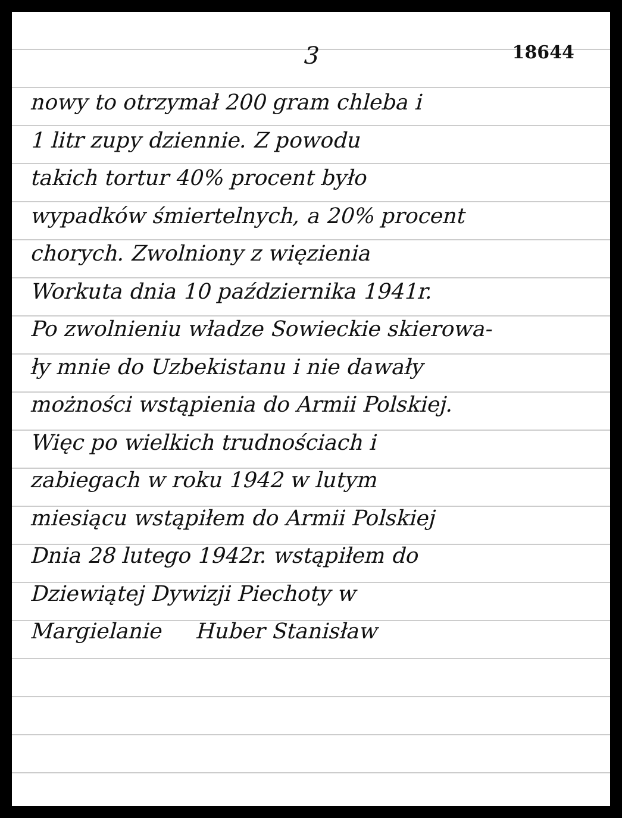3 18644
nowy to otrzymał 200 gram chleba i
1 litr zupy dziennie. Z powodu
takich tortur 40% procent było
wypadków śmiertelnych, a 20% procent
chorych. Zwolniony z więzienia
Workuta dnia 10 października 1941r.
Po zwolnieniu władze Sowieckie skierowa-
ły mnie do Uzbekistanu i nie dawały
możności wstąpienia do Armii Polskiej.
Więc po wielkich trudnościach i
zabiegach w roku 1942 w lutym
miesiącu wstąpiłem do Armii Polskiej
Dnia 28 lutego 1942r. wstąpiłem do
Dziewiątej Dywizji Piechoty w
Margielanie Huber Stanisław